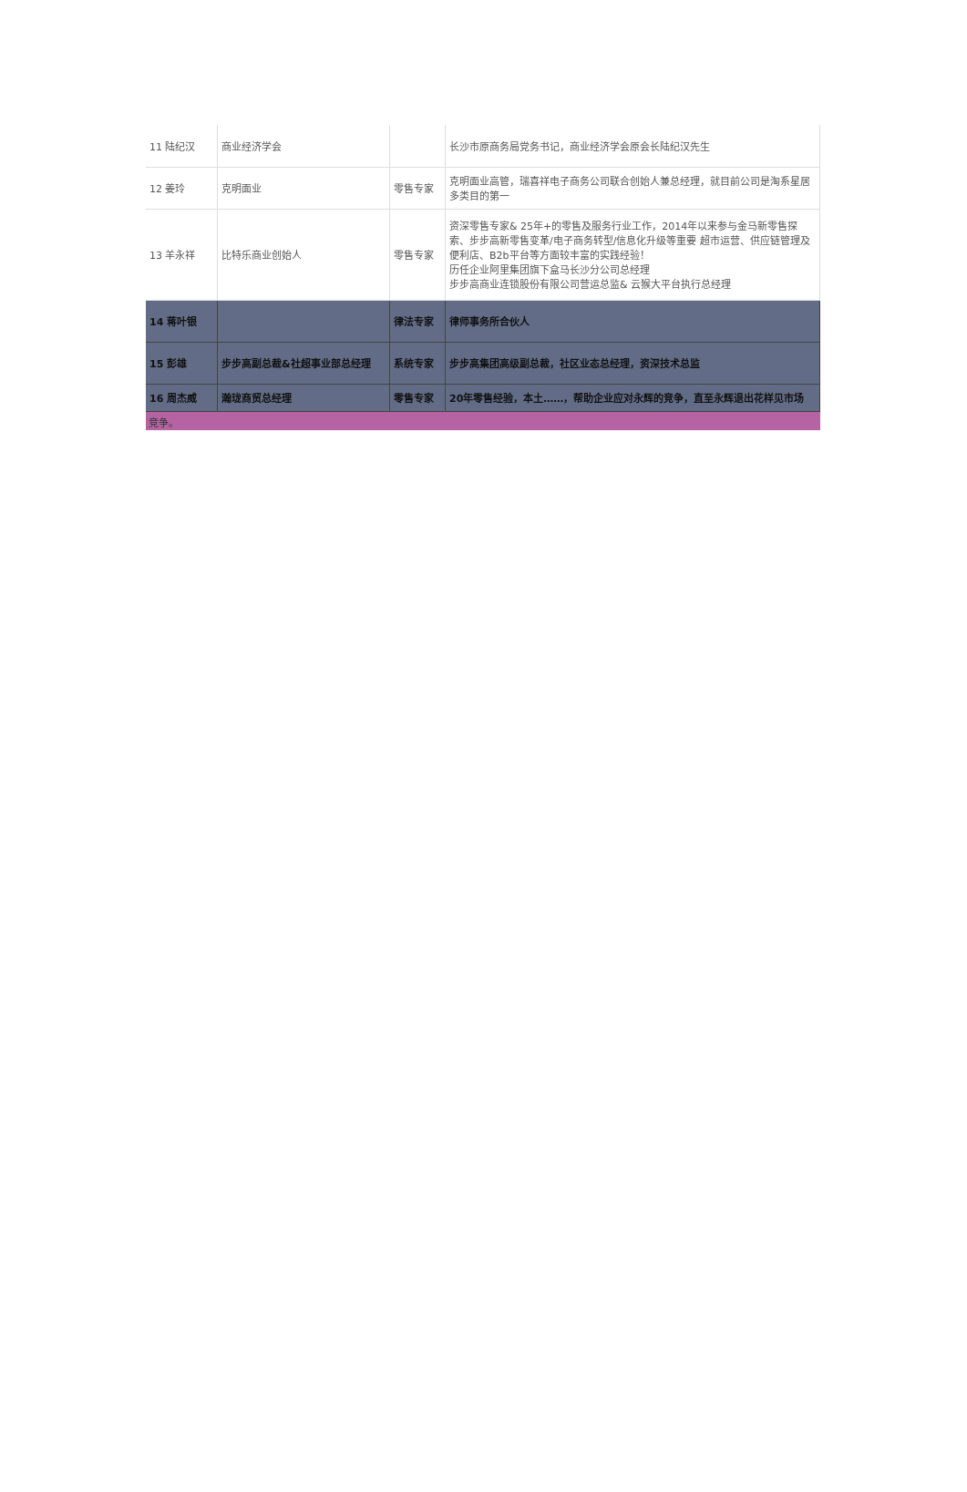| 11 陆纪汉 | 商业经济学会 | | 长沙市原商务局党务书记，商业经济学会原会长陆纪汉先生 |
| 12 姜玲 | 克明面业 | 零售专家 | 克明面业高管，瑞喜祥电子商务公司联合创始人兼总经理，就目前公司是淘系星居多类目的第一 |
| 13 羊永祥 | 比特乐商业创始人 | 零售专家 | 资深零售专家& 25年+的零售及服务行业工作，2014年以来参与金马新零售探索、步步高新零售变革/电子商务转型/信息化升级等重要 超市运营、供应链管理及便利店、B2b平台等方面较丰富的实践经验！ 历任企业阿里集团旗下盒马长沙分公司总经理 步步高商业连锁股份有限公司营运总监& 云猴大平台执行总经理 |
| 14 蒋叶银 | | 律法专家 | 律师事务所合伙人 |
| 15 彭雄 | 步步高副总裁&社超事业部总经理 | 系统专家 | 步步高集团高级副总裁，社区业态总经理，资深技术总监 |
| 16 周杰威 | 瀚珑商贸总经理 | 零售专家 | 20年零售经验，本土……，帮助企业应对永辉的竞争，直至永辉退出花样见市场 |
竞争。